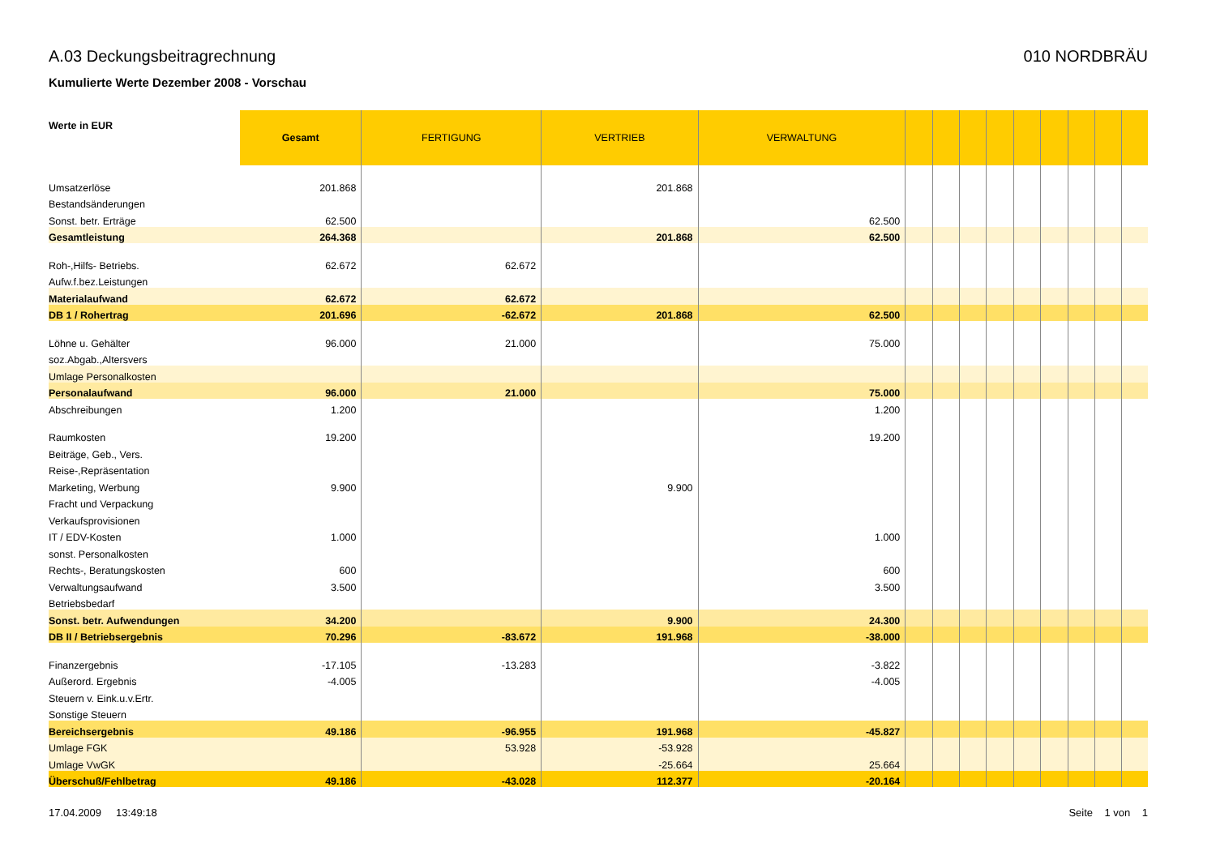A.03 Deckungsbeitragrechnung 010 NORDBRÄU
Kumulierte Werte Dezember 2008 - Vorschau
| Werte in EUR | Gesamt | FERTIGUNG | VERTRIEB | VERWALTUNG | | | | | | | | | |
| --- | --- | --- | --- | --- | --- | --- | --- | --- | --- | --- | --- | --- | --- |
| Umsatzerlöse | 201.868 | | 201.868 | | | | | | | | | | |
| Bestandsänderungen | | | | | | | | | | | | | |
| Sonst. betr. Erträge | 62.500 | | | 62.500 | | | | | | | | | |
| Gesamtleistung | 264.368 | | 201.868 | 62.500 | | | | | | | | | |
| Roh-,Hilfs- Betriebs. | 62.672 | 62.672 | | | | | | | | | | | |
| Aufw.f.bez.Leistungen | | | | | | | | | | | | | |
| Materialaufwand | 62.672 | 62.672 | | | | | | | | | | | |
| DB 1 / Rohertrag | 201.696 | -62.672 | 201.868 | 62.500 | | | | | | | | | |
| Löhne u. Gehälter | 96.000 | 21.000 | | 75.000 | | | | | | | | | |
| soz.Abgab.,Altersvers | | | | | | | | | | | | | |
| Umlage Personalkosten | | | | | | | | | | | | | |
| Personalaufwand | 96.000 | 21.000 | | 75.000 | | | | | | | | | |
| Abschreibungen | 1.200 | | | 1.200 | | | | | | | | | |
| Raumkosten | 19.200 | | | 19.200 | | | | | | | | | |
| Beiträge, Geb., Vers. | | | | | | | | | | | | | |
| Reise-,Repräsentation | | | | | | | | | | | | | |
| Marketing, Werbung | 9.900 | | 9.900 | | | | | | | | | | |
| Fracht und Verpackung | | | | | | | | | | | | | |
| Verkaufsprovisionen | | | | | | | | | | | | | |
| IT / EDV-Kosten | 1.000 | | | 1.000 | | | | | | | | | |
| sonst. Personalkosten | | | | | | | | | | | | | |
| Rechts-, Beratungskosten | 600 | | | 600 | | | | | | | | | |
| Verwaltungsaufwand | 3.500 | | | 3.500 | | | | | | | | | |
| Betriebsbedarf | | | | | | | | | | | | | |
| Sonst. betr. Aufwendungen | 34.200 | | 9.900 | 24.300 | | | | | | | | | |
| DB II / Betriebsergebnis | 70.296 | -83.672 | 191.968 | -38.000 | | | | | | | | | |
| Finanzergebnis | -17.105 | -13.283 | | -3.822 | | | | | | | | | |
| Außerord. Ergebnis | -4.005 | | | -4.005 | | | | | | | | | |
| Steuern v. Eink.u.v.Ertr. | | | | | | | | | | | | | |
| Sonstige Steuern | | | | | | | | | | | | | |
| Bereichsergebnis | 49.186 | -96.955 | 191.968 | -45.827 | | | | | | | | | |
| Umlage FGK | | 53.928 | -53.928 | | | | | | | | | | |
| Umlage VwGK | | | -25.664 | 25.664 | | | | | | | | | |
| Überschuß/Fehlbetrag | 49.186 | -43.028 | 112.377 | -20.164 | | | | | | | | | |
17.04.2009 13:49:18 Seite 1 von 1